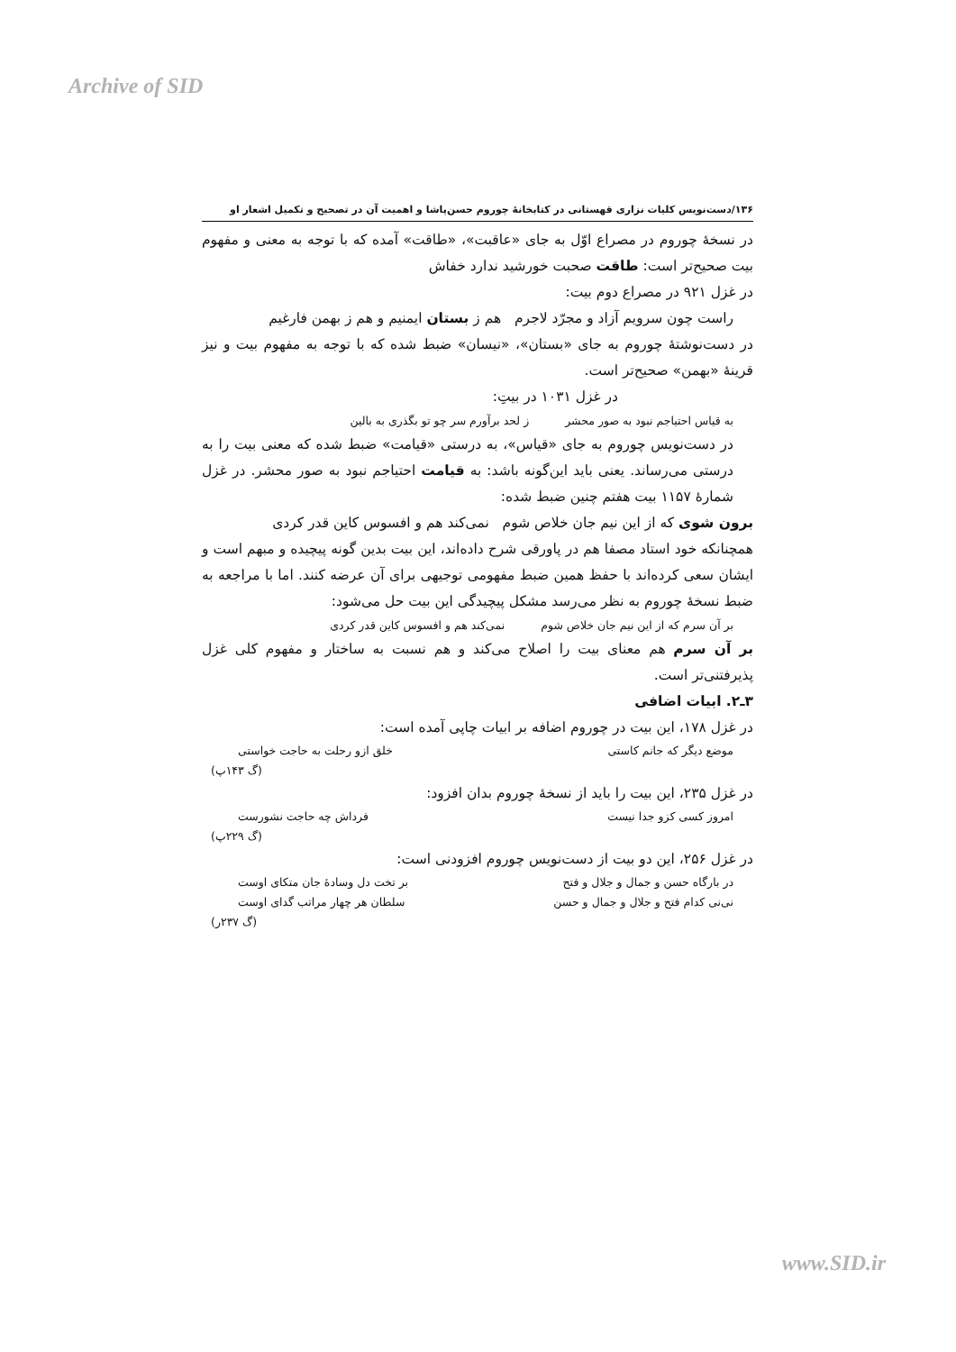Archive of SID
۱۳۶/دست‌نویس کلیات نزاری قهستانی در کتابخانهٔ چوروم حسن‌پاشا و اهمیت آن در تصحیح و تکمیل اشعار او
در نسخهٔ چوروم در مصراع اوّل به جای «عاقبت»، «طاقت» آمده که با توجه به معنی و مفهوم بیت صحیح‌تر است: طاقت صحبت خورشید ندارد خفاش
در غزل ۹۲۱ در مصراع دوم بیت:
راست چون سرویم آزاد و مجرّد لاجرم هم ز بستان ایمنیم و هم ز بهمن فارغیم
در دست‌نوشتهٔ چوروم به جای «بستان»، «نیسان» ضبط شده که با توجه به مفهوم بیت و نیز قرینهٔ «بهمن» صحیح‌تر است.
در غزل ۱۰۳۱ در بیتِ:
به قیاس احتیاجم نبود به صور محشر ز لحد برآورم سر چو تو بگذری به بالین
در دست‌نویس چوروم به جای «قیاس»، به درستی «قیامت» ضبط شده که معنی بیت را به درستی می‌رساند. یعنی باید این‌گونه باشد: به قیامت احتیاجم نبود به صور محشر. در غزل شمارهٔ ۱۱۵۷ بیت هفتم چنین ضبط شده:
برون شوی که از این نیم جان خلاص شوم نمی‌کند هم و افسوس کاین قدر کردی
همچنانکه خود استاد مصفا هم در پاورقی شرح داده‌اند، این بیت بدین گونه پیچیده و مبهم است و ایشان سعی کرده‌اند با حفظ همین ضبط مفهومی توجیهی برای آن عرضه کنند. اما با مراجعه به ضبط نسخهٔ چوروم به نظر می‌رسد مشکل پیچیدگی این بیت حل می‌شود:
بر آن سرم که از این نیم جان خلاص شوم نمی‌کند هم و افسوس کاین قدر کردی
بر آن سرم هم معنای بیت را اصلاح می‌کند و هم نسبت به ساختار و مفهوم کلی غزل پذیرفتنی‌تر است.
۳ـ۲. ابیات اضافی
در غزل ۱۷۸، این بیت در چوروم اضافه بر ابیات چاپی آمده است:
موضع دیگر که جانم کاستی خلق ازو رحلت به حاجت خواستی
(گ ۱۴۳پ)
در غزل ۲۳۵، این بیت را باید از نسخهٔ چوروم بدان افزود:
امروز کسی کزو جدا نیست فرداش چه حاجت نشورست
(گ ۲۲۹پ)
در غزل ۲۵۶، این دو بیت از دست‌نویس چوروم افزودنی است:
در بارگاه حسن و جمال و جلال و فتح بر تخت دل وسادهٔ جان متکای اوست
نی‌نی کدام فتح و جلال و جمال و حسن سلطان هر چهار مراتب گدای اوست
(گ ۲۳۷ر)
www.SID.ir